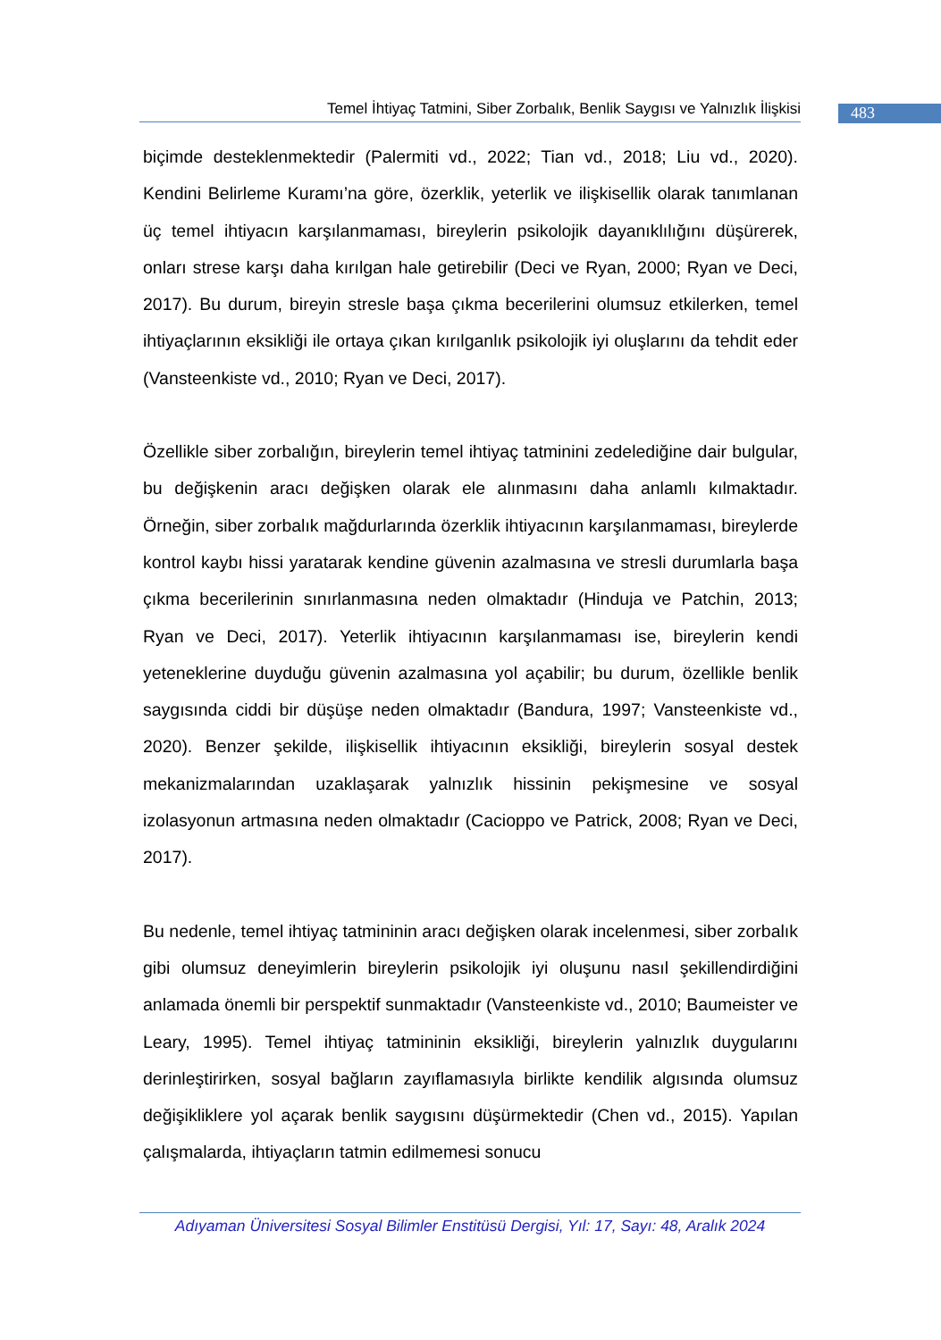Temel İhtiyaç Tatmini, Siber Zorbalık, Benlik Saygısı ve Yalnızlık İlişkisi
483
biçimde desteklenmektedir (Palermiti vd., 2022; Tian vd., 2018; Liu vd., 2020). Kendini Belirleme Kuramı’na göre, özerklik, yeterlik ve ilişkisellik olarak tanımlanan üç temel ihtiyacın karşılanmaması, bireylerin psikolojik dayanıklılığını düşürerek, onları strese karşı daha kırılgan hale getirebilir (Deci ve Ryan, 2000; Ryan ve Deci, 2017). Bu durum, bireyin stresle başa çıkma becerilerini olumsuz etkilerken, temel ihtiyaçlarının eksikliği ile ortaya çıkan kırılganlık psikolojik iyi oluşlarını da tehdit eder (Vansteenkiste vd., 2010; Ryan ve Deci, 2017).
Özellikle siber zorbalığın, bireylerin temel ihtiyaç tatminini zedelediğine dair bulgular, bu değişkenin aracı değişken olarak ele alınmasını daha anlamlı kılmaktadır. Örneğin, siber zorbalık mağdurlarında özerklik ihtiyacının karşılanmaması, bireylerde kontrol kaybı hissi yaratarak kendine güvenin azalmasına ve stresli durumlarla başa çıkma becerilerinin sınırlanmasına neden olmaktadır (Hinduja ve Patchin, 2013; Ryan ve Deci, 2017). Yeterlik ihtiyacının karşılanmaması ise, bireylerin kendi yeteneklerine duyduğu güvenin azalmasına yol açabilir; bu durum, özellikle benlik saygısında ciddi bir düşüşe neden olmaktadır (Bandura, 1997; Vansteenkiste vd., 2020). Benzer şekilde, ilişkisellik ihtiyacının eksikliği, bireylerin sosyal destek mekanizmalarından uzaklaşarak yalnızlık hissinin pekişmesine ve sosyal izolasyonun artmasına neden olmaktadır (Cacioppo ve Patrick, 2008; Ryan ve Deci, 2017).
Bu nedenle, temel ihtiyaç tatmininin aracı değişken olarak incelenmesi, siber zorbalık gibi olumsuz deneyimlerin bireylerin psikolojik iyi oluşunu nasıl şekillendirdiğini anlamada önemli bir perspektif sunmaktadır (Vansteenkiste vd., 2010; Baumeister ve Leary, 1995). Temel ihtiyaç tatmininin eksikliği, bireylerin yalnızlık duygularını derinleştirirken, sosyal bağların zayıflamasıyla birlikte kendilik algısında olumsuz değişikliklere yol açarak benlik saygısını düşürmektedir (Chen vd., 2015). Yapılan çalışmalarda, ihtiyaçların tatmin edilmemesi sonucu
Adıyaman Üniversitesi Sosyal Bilimler Enstitüsü Dergisi, Yıl: 17, Sayı: 48, Aralık 2024